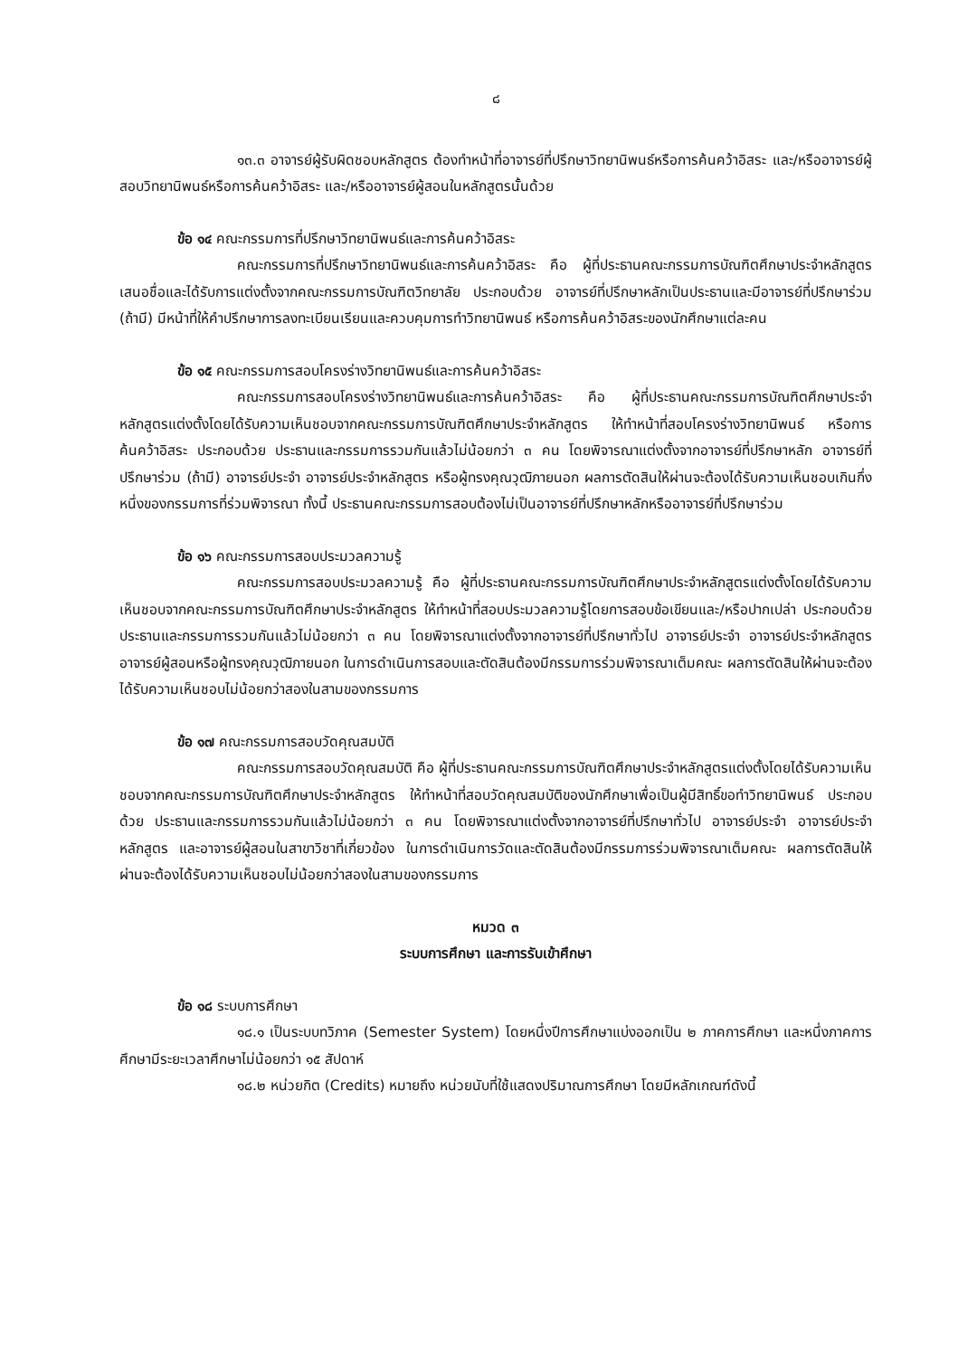๘
๑๓.๓ อาจารย์ผู้รับผิดชอบหลักสูตร ต้องทำหน้าที่อาจารย์ที่ปรึกษาวิทยานิพนธ์หรือการค้นคว้าอิสระ และ/หรืออาจารย์ผู้สอบวิทยานิพนธ์หรือการค้นคว้าอิสระ และ/หรืออาจารย์ผู้สอนในหลักสูตรนั้นด้วย
ข้อ ๑๔ คณะกรรมการที่ปรึกษาวิทยานิพนธ์และการค้นคว้าอิสระ
คณะกรรมการที่ปรึกษาวิทยานิพนธ์และการค้นคว้าอิสระ คือ ผู้ที่ประธานคณะกรรมการบัณฑิตศึกษาประจำหลักสูตรเสนอชื่อและได้รับการแต่งตั้งจากคณะกรรมการบัณฑิตวิทยาลัย ประกอบด้วย อาจารย์ที่ปรึกษาหลักเป็นประธานและมีอาจารย์ที่ปรึกษาร่วม (ถ้ามี) มีหน้าที่ให้คำปรึกษาการลงทะเบียนเรียนและควบคุมการทำวิทยานิพนธ์ หรือการค้นคว้าอิสระของนักศึกษาแต่ละคน
ข้อ ๑๕ คณะกรรมการสอบโครงร่างวิทยานิพนธ์และการค้นคว้าอิสระ
คณะกรรมการสอบโครงร่างวิทยานิพนธ์และการค้นคว้าอิสระ คือ ผู้ที่ประธานคณะกรรมการบัณฑิตศึกษาประจำหลักสูตรแต่งตั้งโดยได้รับความเห็นชอบจากคณะกรรมการบัณฑิตศึกษาประจำหลักสูตร ให้ทำหน้าที่สอบโครงร่างวิทยานิพนธ์ หรือการค้นคว้าอิสระ ประกอบด้วย ประธานและกรรมการรวมกันแล้วไม่น้อยกว่า ๓ คน โดยพิจารณาแต่งตั้งจากอาจารย์ที่ปรึกษาหลัก อาจารย์ที่ปรึกษาร่วม (ถ้ามี) อาจารย์ประจำ อาจารย์ประจำหลักสูตร หรือผู้ทรงคุณวุฒิภายนอก ผลการตัดสินให้ผ่านจะต้องได้รับความเห็นชอบเกินกึ่งหนึ่งของกรรมการที่ร่วมพิจารณา ทั้งนี้ ประธานคณะกรรมการสอบต้องไม่เป็นอาจารย์ที่ปรึกษาหลักหรืออาจารย์ที่ปรึกษาร่วม
ข้อ ๑๖ คณะกรรมการสอบประมวลความรู้
คณะกรรมการสอบประมวลความรู้ คือ ผู้ที่ประธานคณะกรรมการบัณฑิตศึกษาประจำหลักสูตรแต่งตั้งโดยได้รับความเห็นชอบจากคณะกรรมการบัณฑิตศึกษาประจำหลักสูตร ให้ทำหน้าที่สอบประมวลความรู้โดยการสอบข้อเขียนและ/หรือปากเปล่า ประกอบด้วย ประธานและกรรมการรวมกันแล้วไม่น้อยกว่า ๓ คน โดยพิจารณาแต่งตั้งจากอาจารย์ที่ปรึกษาทั่วไป อาจารย์ประจำ อาจารย์ประจำหลักสูตร อาจารย์ผู้สอนหรือผู้ทรงคุณวุฒิภายนอก ในการดำเนินการสอบและตัดสินต้องมีกรรมการร่วมพิจารณาเต็มคณะ ผลการตัดสินให้ผ่านจะต้องได้รับความเห็นชอบไม่น้อยกว่าสองในสามของกรรมการ
ข้อ ๑๗ คณะกรรมการสอบวัดคุณสมบัติ
คณะกรรมการสอบวัดคุณสมบัติ คือ ผู้ที่ประธานคณะกรรมการบัณฑิตศึกษาประจำหลักสูตรแต่งตั้งโดยได้รับความเห็นชอบจากคณะกรรมการบัณฑิตศึกษาประจำหลักสูตร ให้ทำหน้าที่สอบวัดคุณสมบัติของนักศึกษาเพื่อเป็นผู้มีสิทธิ์ขอทำวิทยานิพนธ์ ประกอบด้วย ประธานและกรรมการรวมกันแล้วไม่น้อยกว่า ๓ คน โดยพิจารณาแต่งตั้งจากอาจารย์ที่ปรึกษาทั่วไป อาจารย์ประจำ อาจารย์ประจำหลักสูตร และอาจารย์ผู้สอนในสาขาวิชาที่เกี่ยวข้อง ในการดำเนินการวัดและตัดสินต้องมีกรรมการร่วมพิจารณาเต็มคณะ ผลการตัดสินให้ผ่านจะต้องได้รับความเห็นชอบไม่น้อยกว่าสองในสามของกรรมการ
หมวด ๓
ระบบการศึกษา และการรับเข้าศึกษา
ข้อ ๑๘ ระบบการศึกษา
๑๘.๑ เป็นระบบทวิภาค (Semester System) โดยหนึ่งปีการศึกษาแบ่งออกเป็น ๒ ภาคการศึกษา และหนึ่งภาคการศึกษามีระยะเวลาศึกษาไม่น้อยกว่า ๑๕ สัปดาห์
๑๘.๒ หน่วยกิต (Credits) หมายถึง หน่วยนับที่ใช้แสดงปริมาณการศึกษา โดยมีหลักเกณฑ์ดังนี้